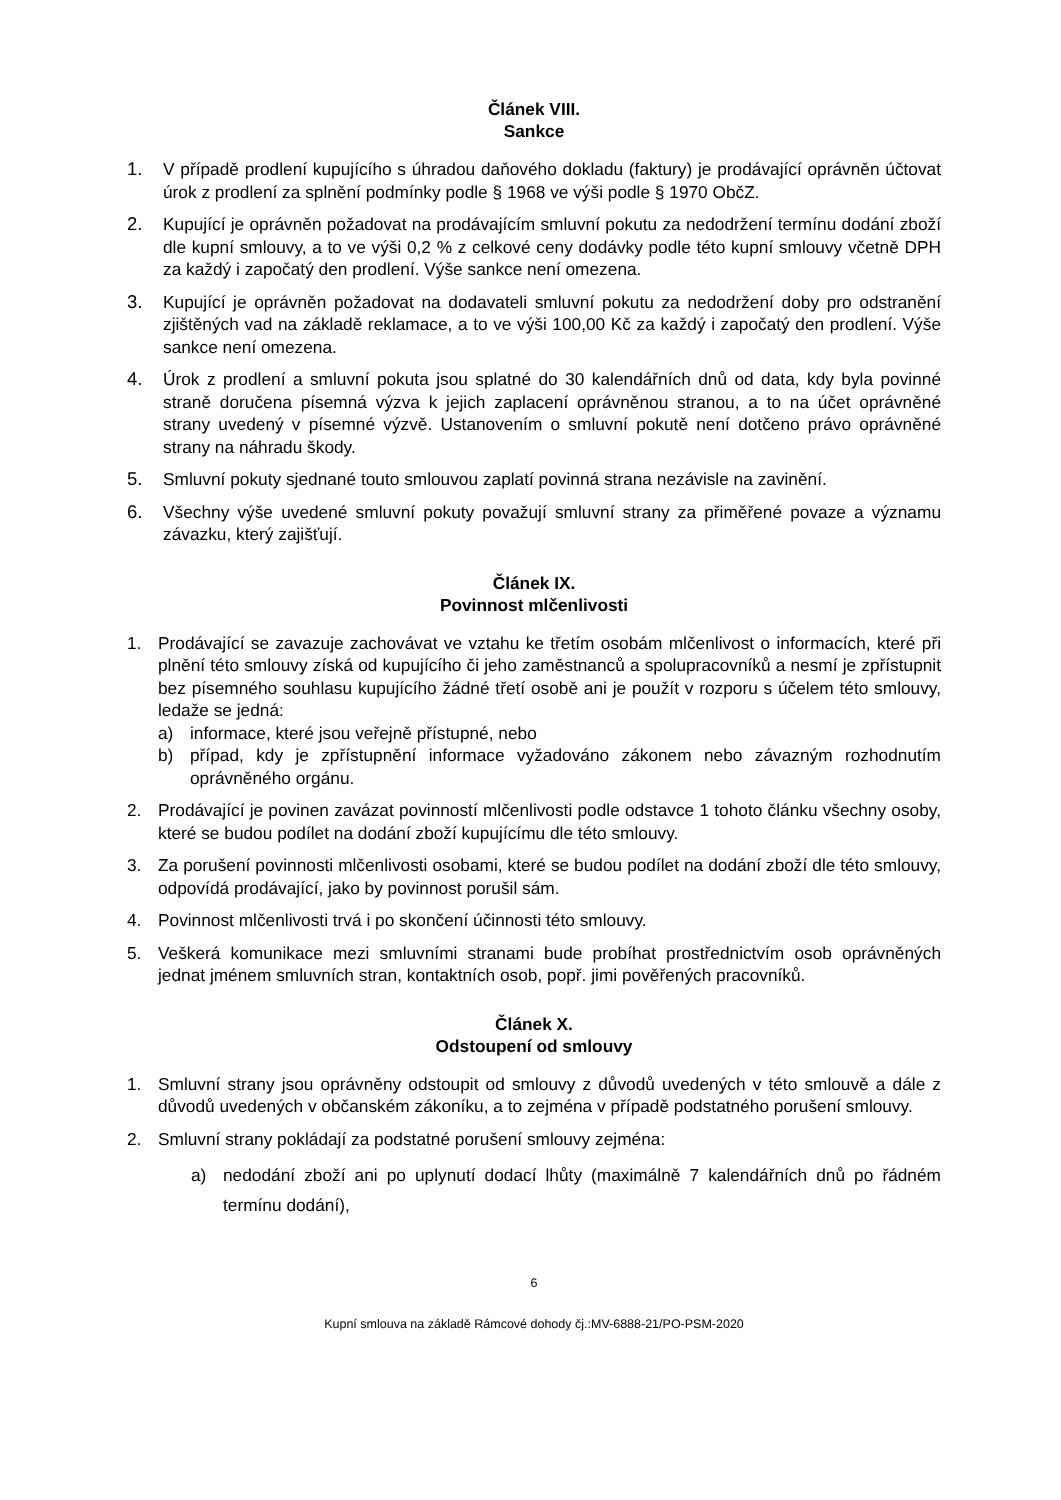Článek VIII.
Sankce
1. V případě prodlení kupujícího s úhradou daňového dokladu (faktury) je prodávající oprávněn účtovat úrok z prodlení za splnění podmínky podle § 1968 ve výši podle § 1970 ObčZ.
2. Kupující je oprávněn požadovat na prodávajícím smluvní pokutu za nedodržení termínu dodání zboží dle kupní smlouvy, a to ve výši 0,2 % z celkové ceny dodávky podle této kupní smlouvy včetně DPH za každý i započatý den prodlení. Výše sankce není omezena.
3. Kupující je oprávněn požadovat na dodavateli smluvní pokutu za nedodržení doby pro odstranění zjištěných vad na základě reklamace, a to ve výši 100,00 Kč za každý i započatý den prodlení. Výše sankce není omezena.
4. Úrok z prodlení a smluvní pokuta jsou splatné do 30 kalendářních dnů od data, kdy byla povinné straně doručena písemná výzva k jejich zaplacení oprávněnou stranou, a to na účet oprávněné strany uvedený v písemné výzvě. Ustanovením o smluvní pokutě není dotčeno právo oprávněné strany na náhradu škody.
5. Smluvní pokuty sjednané touto smlouvou zaplatí povinná strana nezávisle na zavinění.
6. Všechny výše uvedené smluvní pokuty považují smluvní strany za přiměřené povaze a významu závazku, který zajišťují.
Článek IX.
Povinnost mlčenlivosti
1. Prodávající se zavazuje zachovávat ve vztahu ke třetím osobám mlčenlivost o informacích, které při plnění této smlouvy získá od kupujícího či jeho zaměstnanců a spolupracovníků a nesmí je zpřístupnit bez písemného souhlasu kupujícího žádné třetí osobě ani je použít v rozporu s účelem této smlouvy, ledaže se jedná:
a) informace, které jsou veřejně přístupné, nebo
b) případ, kdy je zpřístupnění informace vyžadováno zákonem nebo závazným rozhodnutím oprávněného orgánu.
2. Prodávající je povinen zavázat povinností mlčenlivosti podle odstavce 1 tohoto článku všechny osoby, které se budou podílet na dodání zboží kupujícímu dle této smlouvy.
3. Za porušení povinnosti mlčenlivosti osobami, které se budou podílet na dodání zboží dle této smlouvy, odpovídá prodávající, jako by povinnost porušil sám.
4. Povinnost mlčenlivosti trvá i po skončení účinnosti této smlouvy.
5. Veškerá komunikace mezi smluvními stranami bude probíhat prostřednictvím osob oprávněných jednat jménem smluvních stran, kontaktních osob, popř. jimi pověřených pracovníků.
Článek X.
Odstoupení od smlouvy
1. Smluvní strany jsou oprávněny odstoupit od smlouvy z důvodů uvedených v této smlouvě a dále z důvodů uvedených v občanském zákoníku, a to zejména v případě podstatného porušení smlouvy.
2. Smluvní strany pokládají za podstatné porušení smlouvy zejména:
a) nedodání zboží ani po uplynutí dodací lhůty (maximálně 7 kalendářních dnů po řádném termínu dodání),
6
Kupní smlouva na základě Rámcové dohody čj.:MV-6888-21/PO-PSM-2020